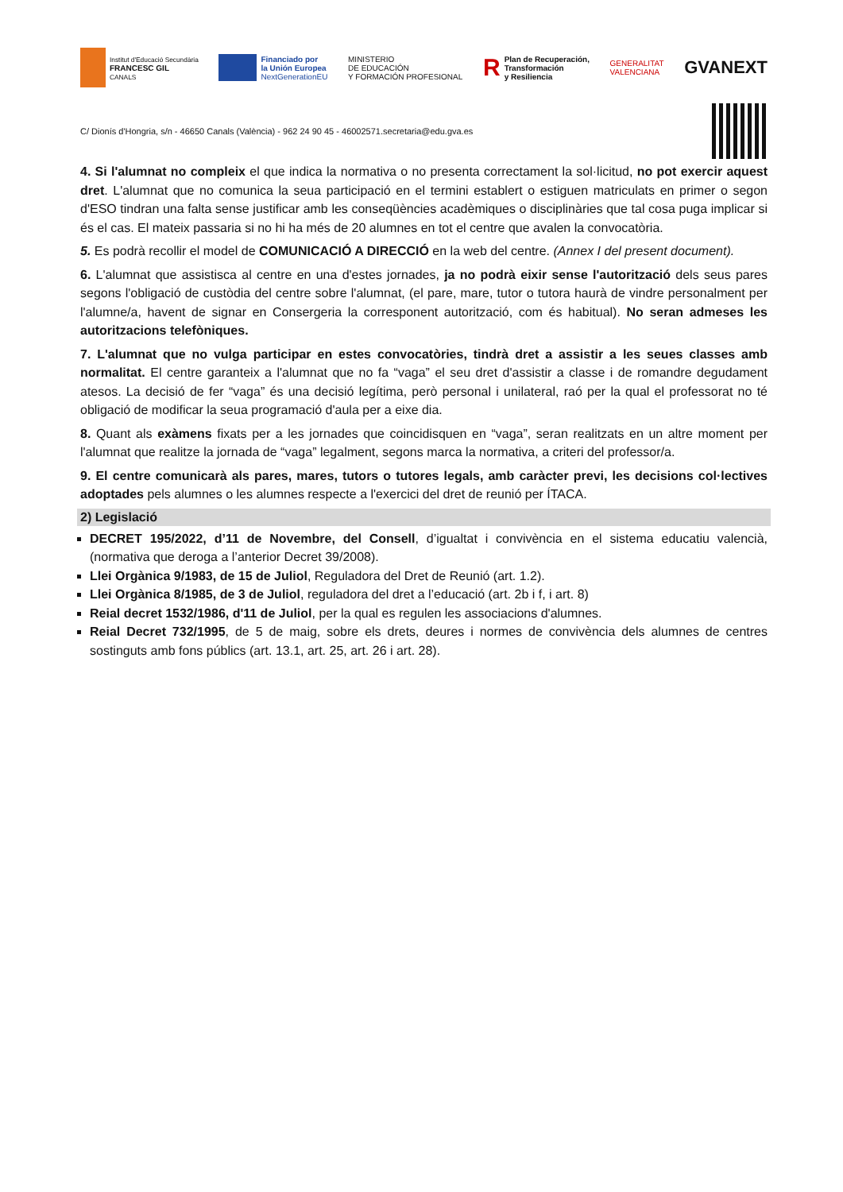Institut d'Educació Secundària
FRANCESC GIL
CANALS
Financiado por
la Unión Europea
NextGenerationEU
MINISTERIO
DE EDUCACIÓN
Y FORMACIÓN PROFESIONAL
R
Plan de Recuperación,
Transformación
y Resiliencia
GENERALITAT
VALENCIANA
GVANEXT
C/ Dionís d'Hongria, s/n - 46650 Canals (València) - 962 24 90 45 - 46002571.secretaria@edu.gva.es
4. Si l'alumnat no compleix el que indica la normativa o no presenta correctament la sol·licitud, no pot exercir aquest dret. L'alumnat que no comunica la seua participació en el termini establert o estiguen matriculats en primer o segon d'ESO tindran una falta sense justificar amb les conseqüències acadèmiques o disciplinàries que tal cosa puga implicar si és el cas. El mateix passaria si no hi ha més de 20 alumnes en tot el centre que avalen la convocatòria.
5. Es podrà recollir el model de COMUNICACIÓ A DIRECCIÓ en la web del centre. (Annex I del present document).
6. L'alumnat que assistisca al centre en una d'estes jornades, ja no podrà eixir sense l'autorització dels seus pares segons l'obligació de custòdia del centre sobre l'alumnat, (el pare, mare, tutor o tutora haurà de vindre personalment per l'alumne/a, havent de signar en Consergeria la corresponent autorització, com és habitual). No seran admeses les autoritzacions telefòniques.
7. L'alumnat que no vulga participar en estes convocatòries, tindrà dret a assistir a les seues classes amb normalitat. El centre garanteix a l'alumnat que no fa “vaga” el seu dret d'assistir a classe i de romandre degudament atesos. La decisió de fer “vaga” és una decisió legítima, però personal i unilateral, raó per la qual el professorat no té obligació de modificar la seua programació d'aula per a eixe dia.
8. Quant als exàmens fixats per a les jornades que coincidisquen en “vaga”, seran realitzats en un altre moment per l'alumnat que realitze la jornada de “vaga” legalment, segons marca la normativa, a criteri del professor/a.
9. El centre comunicarà als pares, mares, tutors o tutores legals, amb caràcter previ, les decisions col·lectives adoptades pels alumnes o les alumnes respecte a l'exercici del dret de reunió per ÍTACA.
2) Legislació
DECRET 195/2022, d’11 de Novembre, del Consell, d’igualtat i convivència en el sistema educatiu valencià, (normativa que deroga a l’anterior Decret 39/2008).
Llei Orgànica 9/1983, de 15 de Juliol, Reguladora del Dret de Reunió (art. 1.2).
Llei Orgànica 8/1985, de 3 de Juliol, reguladora del dret a l’educació (art. 2b i f, i art. 8)
Reial decret 1532/1986, d'11 de Juliol, per la qual es regulen les associacions d'alumnes.
Reial Decret 732/1995, de 5 de maig, sobre els drets, deures i normes de convivència dels alumnes de centres sostinguts amb fons públics (art. 13.1, art. 25, art. 26 i art. 28).